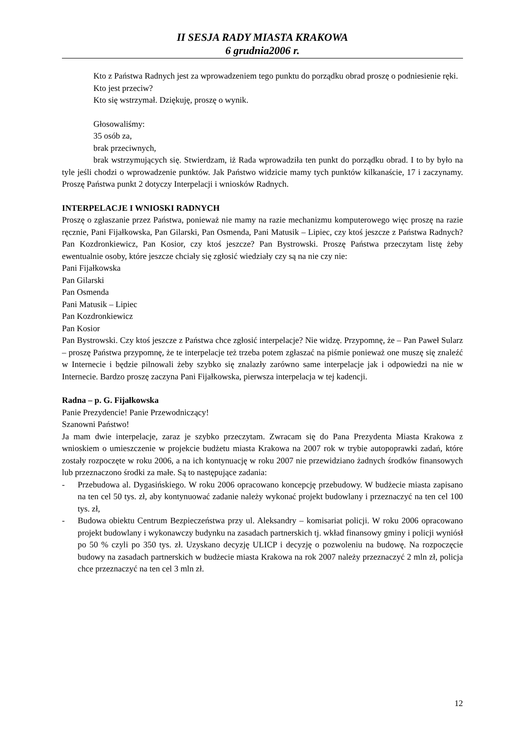II SESJA RADY MIASTA KRAKOWA
6 grudnia2006 r.
Kto z Państwa Radnych jest za wprowadzeniem tego punktu do porządku obrad proszę o podniesienie ręki.
Kto jest przeciw?
Kto się wstrzymał. Dziękuję, proszę o wynik.
Głosowaliśmy:
35 osób za,
brak przeciwnych,
brak wstrzymujących się. Stwierdzam, iż Rada wprowadziła ten punkt do porządku obrad. I to by było na tyle jeśli chodzi o wprowadzenie punktów. Jak Państwo widzicie mamy tych punktów kilkanaście, 17 i zaczynamy. Proszę Państwa punkt 2 dotyczy Interpelacji i wniosków Radnych.
INTERPELACJE I WNIOSKI RADNYCH
Proszę o zgłaszanie przez Państwa, ponieważ nie mamy na razie mechanizmu komputerowego więc proszę na razie ręcznie, Pani Fijałkowska, Pan Gilarski, Pan Osmenda, Pani Matusik – Lipiec, czy ktoś jeszcze z Państwa Radnych? Pan Kozdronkiewicz, Pan Kosior, czy ktoś jeszcze? Pan Bystrowski. Proszę Państwa przeczytam listę żeby ewentualnie osoby, które jeszcze chciały się zgłosić wiedziały czy są na nie czy nie:
Pani Fijałkowska
Pan Gilarski
Pan Osmenda
Pani Matusik – Lipiec
Pan Kozdronkiewicz
Pan Kosior
Pan Bystrowski. Czy ktoś jeszcze z Państwa chce zgłosić interpelacje? Nie widzę. Przypomnę, że – Pan Paweł Sularz – proszę Państwa przypomnę, że te interpelacje też trzeba potem zgłaszać na piśmie ponieważ one muszę się znaleźć w Internecie i będzie pilnowali żeby szybko się znalazły zarówno same interpelacje jak i odpowiedzi na nie w Internecie. Bardzo proszę zaczyna Pani Fijałkowska, pierwsza interpelacja w tej kadencji.
Radna – p. G. Fijałkowska
Panie Prezydencie! Panie Przewodniczący!
Szanowni Państwo!
Ja mam dwie interpelacje, zaraz je szybko przeczytam. Zwracam się do Pana Prezydenta Miasta Krakowa z wnioskiem o umieszczenie w projekcie budżetu miasta Krakowa na 2007 rok w trybie autopoprawki zadań, które zostały rozpoczęte w roku 2006, a na ich kontynuację w roku 2007 nie przewidziano żadnych środków finansowych lub przeznaczono środki za małe. Są to następujące zadania:
- Przebudowa al. Dygasińskiego. W roku 2006 opracowano koncepcję przebudowy. W budżecie miasta zapisano na ten cel 50 tys. zł, aby kontynuować zadanie należy wykonać projekt budowlany i przeznaczyć na ten cel 100 tys. zł,
- Budowa obiektu Centrum Bezpieczeństwa przy ul. Aleksandry – komisariat policji. W roku 2006 opracowano projekt budowlany i wykonawczy budynku na zasadach partnerskich tj. wkład finansowy gminy i policji wyniósł po 50 % czyli po 350 tys. zł. Uzyskano decyzję ULICP i decyzję o pozwoleniu na budowę. Na rozpoczęcie budowy na zasadach partnerskich w budżecie miasta Krakowa na rok 2007 należy przeznaczyć 2 mln zł, policja chce przeznaczyć na ten cel 3 mln zł.
12